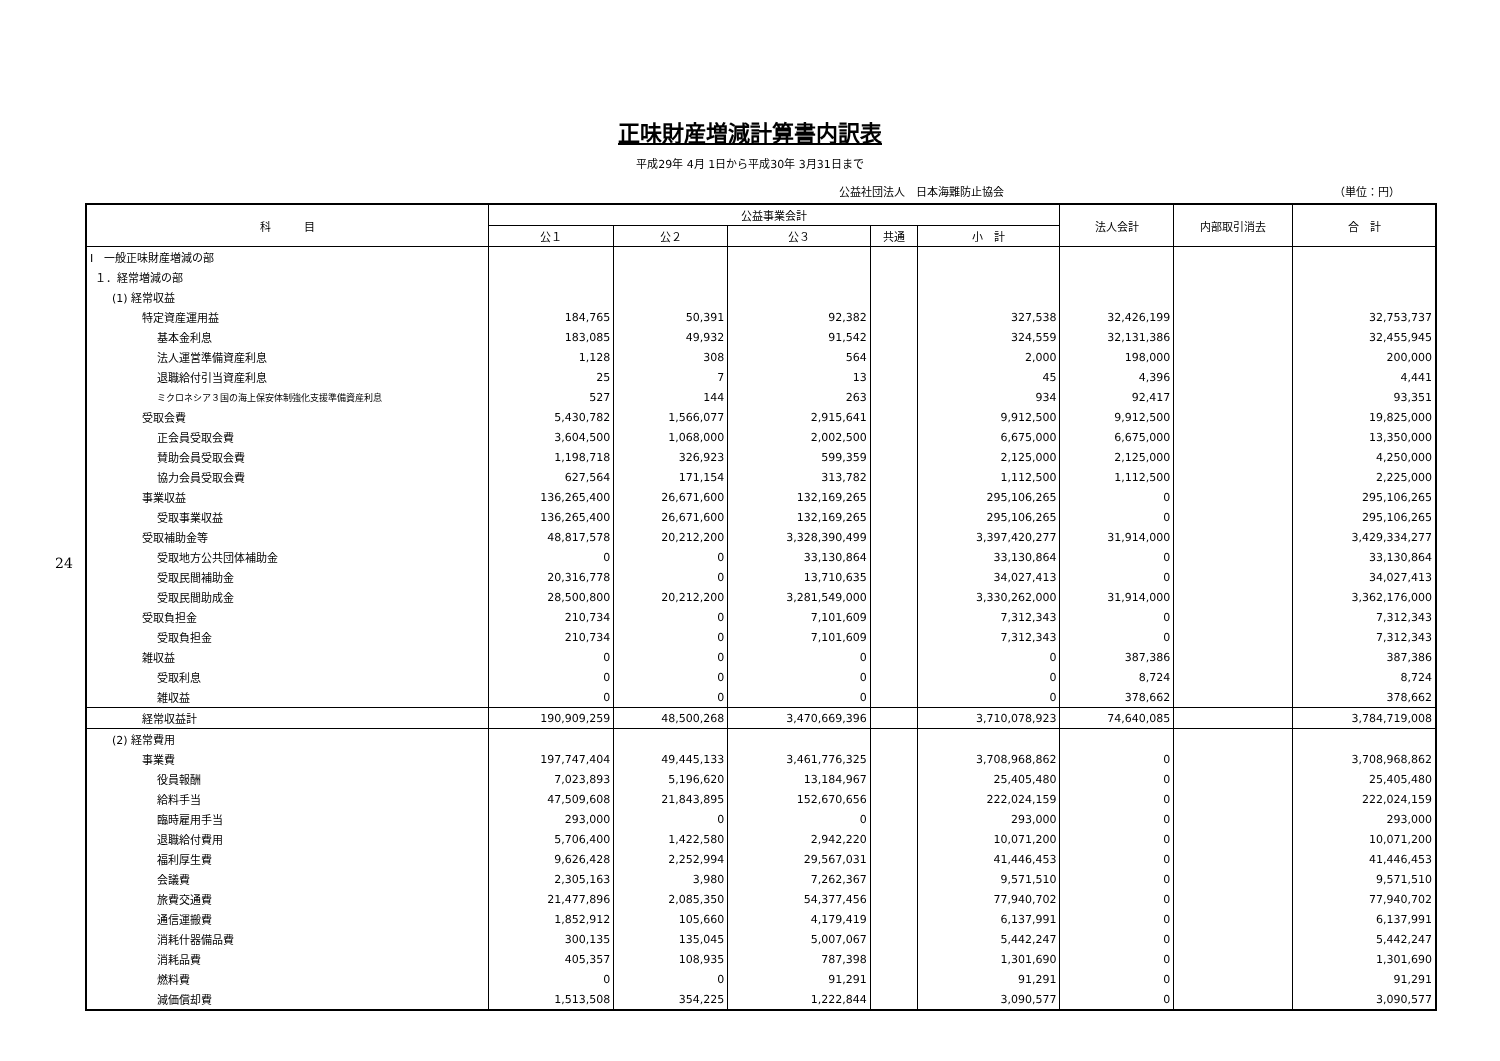24
正味財産増減計算書内訳表
平成29年 4月 1日から平成30年 3月31日まで
公益社団法人　日本海難防止協会 （単位：円）
| 科 目 | 公益事業会計 | | | | | 法人会計 | 内部取引消去 | 合 計 |
| --- | --- | --- | --- | --- | --- | --- | --- | --- |
| | 公１ | 公２ | 公３ | 共通 | 小 計 | | | |
| Ⅰ 一般正味財産増減の部 | | | | | | | | |
| １．経常増減の部 | | | | | | | | |
| (1) 経常収益 | | | | | | | | |
| 特定資産運用益 | 184,765 | 50,391 | 92,382 | | 327,538 | 32,426,199 | | 32,753,737 |
| 基本金利息 | 183,085 | 49,932 | 91,542 | | 324,559 | 32,131,386 | | 32,455,945 |
| 法人運営準備資産利息 | 1,128 | 308 | 564 | | 2,000 | 198,000 | | 200,000 |
| 退職給付引当資産利息 | 25 | 7 | 13 | | 45 | 4,396 | | 4,441 |
| ミクロネシア３国の海上保安体制強化支援準備資産利息 | 527 | 144 | 263 | | 934 | 92,417 | | 93,351 |
| 受取会費 | 5,430,782 | 1,566,077 | 2,915,641 | | 9,912,500 | 9,912,500 | | 19,825,000 |
| 正会員受取会費 | 3,604,500 | 1,068,000 | 2,002,500 | | 6,675,000 | 6,675,000 | | 13,350,000 |
| 賛助会員受取会費 | 1,198,718 | 326,923 | 599,359 | | 2,125,000 | 2,125,000 | | 4,250,000 |
| 協力会員受取会費 | 627,564 | 171,154 | 313,782 | | 1,112,500 | 1,112,500 | | 2,225,000 |
| 事業収益 | 136,265,400 | 26,671,600 | 132,169,265 | | 295,106,265 | 0 | | 295,106,265 |
| 受取事業収益 | 136,265,400 | 26,671,600 | 132,169,265 | | 295,106,265 | 0 | | 295,106,265 |
| 受取補助金等 | 48,817,578 | 20,212,200 | 3,328,390,499 | | 3,397,420,277 | 31,914,000 | | 3,429,334,277 |
| 受取地方公共団体補助金 | 0 | 0 | 33,130,864 | | 33,130,864 | 0 | | 33,130,864 |
| 受取民間補助金 | 20,316,778 | 0 | 13,710,635 | | 34,027,413 | 0 | | 34,027,413 |
| 受取民間助成金 | 28,500,800 | 20,212,200 | 3,281,549,000 | | 3,330,262,000 | 31,914,000 | | 3,362,176,000 |
| 受取負担金 | 210,734 | 0 | 7,101,609 | | 7,312,343 | 0 | | 7,312,343 |
| 受取負担金 | 210,734 | 0 | 7,101,609 | | 7,312,343 | 0 | | 7,312,343 |
| 雑収益 | 0 | 0 | 0 | | 0 | 387,386 | | 387,386 |
| 受取利息 | 0 | 0 | 0 | | 0 | 8,724 | | 8,724 |
| 雑収益 | 0 | 0 | 0 | | 0 | 378,662 | | 378,662 |
| 経常収益計 | 190,909,259 | 48,500,268 | 3,470,669,396 | | 3,710,078,923 | 74,640,085 | | 3,784,719,008 |
| (2) 経常費用 | | | | | | | | |
| 事業費 | 197,747,404 | 49,445,133 | 3,461,776,325 | | 3,708,968,862 | 0 | | 3,708,968,862 |
| 役員報酬 | 7,023,893 | 5,196,620 | 13,184,967 | | 25,405,480 | 0 | | 25,405,480 |
| 給料手当 | 47,509,608 | 21,843,895 | 152,670,656 | | 222,024,159 | 0 | | 222,024,159 |
| 臨時雇用手当 | 293,000 | 0 | 0 | | 293,000 | 0 | | 293,000 |
| 退職給付費用 | 5,706,400 | 1,422,580 | 2,942,220 | | 10,071,200 | 0 | | 10,071,200 |
| 福利厚生費 | 9,626,428 | 2,252,994 | 29,567,031 | | 41,446,453 | 0 | | 41,446,453 |
| 会議費 | 2,305,163 | 3,980 | 7,262,367 | | 9,571,510 | 0 | | 9,571,510 |
| 旅費交通費 | 21,477,896 | 2,085,350 | 54,377,456 | | 77,940,702 | 0 | | 77,940,702 |
| 通信運搬費 | 1,852,912 | 105,660 | 4,179,419 | | 6,137,991 | 0 | | 6,137,991 |
| 消耗什器備品費 | 300,135 | 135,045 | 5,007,067 | | 5,442,247 | 0 | | 5,442,247 |
| 消耗品費 | 405,357 | 108,935 | 787,398 | | 1,301,690 | 0 | | 1,301,690 |
| 燃料費 | 0 | 0 | 91,291 | | 91,291 | 0 | | 91,291 |
| 減価償却費 | 1,513,508 | 354,225 | 1,222,844 | | 3,090,577 | 0 | | 3,090,577 |